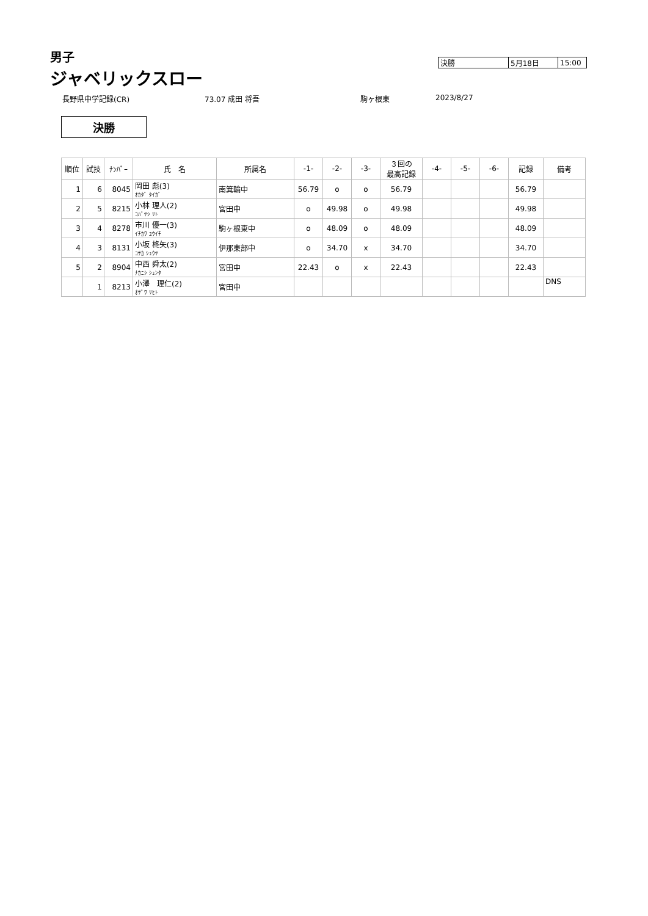男子
ジャベリックスロー
| 決勝 | 5月18日 | 15:00 |
長野県中学記録(CR) 73.07 成田 将吾 駒ヶ根東 2023/8/27
決勝
| 順位 | 試技 | ﾅﾝﾊﾞｰ | 氏 名 | 所属名 | -1- | -2- | -3- | ３回の 最高記録 | -4- | -5- | -6- | 記録 | 備考 |
| --- | --- | --- | --- | --- | --- | --- | --- | --- | --- | --- | --- | --- | --- |
| 1 | 6 | 8045 | 岡田 彪(3) ｵｶﾀﾞ ﾀｲｶﾞ | 南箕輪中 | 56.79 | o | o | 56.79 | | | | 56.79 | |
| 2 | 5 | 8215 | 小林 理人(2) ｺﾊﾞﾔｼ ﾘﾄ | 宮田中 | o | 49.98 | o | 49.98 | | | | 49.98 | |
| 3 | 4 | 8278 | 市川 優一(3) ｲﾁｶﾜ ﾕｳｲﾁ | 駒ヶ根東中 | o | 48.09 | o | 48.09 | | | | 48.09 | |
| 4 | 3 | 8131 | 小坂 柊矢(3) ｺｻｶ ｼｭｳﾔ | 伊那東部中 | o | 34.70 | x | 34.70 | | | | 34.70 | |
| 5 | 2 | 8904 | 中西 舜太(2) ﾅｶﾆｼ ｼｭﾝﾀ | 宮田中 | 22.43 | o | x | 22.43 | | | | 22.43 | |
| | 1 | 8213 | 小澤 理仁(2) ｵｻﾞﾜ ﾘﾋﾄ | 宮田中 | | | | | | | | | DNS |